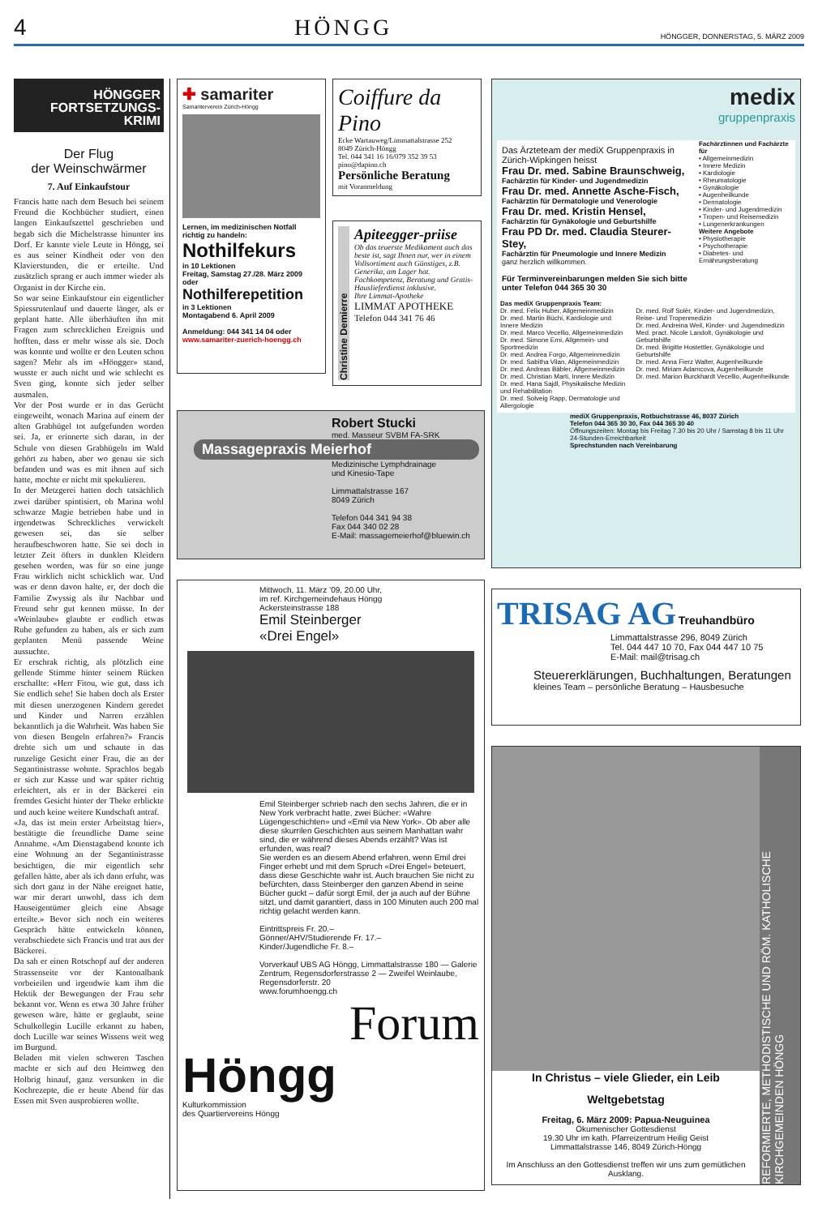4 HÖNGG HÖNGGER, DONNERSTAG, 5. MÄRZ 2009
HÖNGGER
FORTSETZUNGS-
KRIMI
Der Flug
der Weinschwärmer
7. Auf Einkaufstour
Francis hatte nach dem Besuch bei seinem Freund die Kochbücher studiert, einen langen Einkaufszettel geschrieben und begab sich die Michelstrasse hinunter ins Dorf. Er kannte viele Leute in Höngg, sei es aus seiner Kindheit oder von den Klavierstunden, die er erteilte. Und zusätzlich sprang er auch immer wieder als Organist in der Kirche ein.
So war seine Einkaufstour ein eigentlicher Spiessrutenlauf und dauerte länger, als er geplant hatte. Alle überhäuften ihn mit Fragen zum schrecklichen Ereignis und hofften, dass er mehr wisse als sie. Doch was konnte und wollte er den Leuten schon sagen? Mehr als im «Höngger» stand, wusste er auch nicht und wie schlecht es Sven ging, konnte sich jeder selber ausmalen.
Vor der Post wurde er in das Gerücht eingeweiht, wonach Marina auf einem der alten Grabhügel tot aufgefunden worden sei. Ja, er erinnerte sich daran, in der Schule von diesen Grabhügeln im Wald gehört zu haben, aber wo genau sie sich befanden und was es mit ihnen auf sich hatte, mochte er nicht mit spekulieren.
In der Metzgerei hatten doch tatsächlich zwei darüber spintisiert, ob Marina wohl schwarze Magie betrieben habe und in irgendetwas Schreckliches verwickelt gewesen sei, das sie selber heraufbeschworen hatte. Sie sei doch in letzter Zeit öfters in dunklen Kleidern gesehen worden, was für so eine junge Frau wirklich nicht schicklich war. Und was er denn davon halte, er, der doch die Familie Zwyssig als ihr Nachbar und Freund sehr gut kennen müsse. In der «Weinlaube» glaubte er endlich etwas Ruhe gefunden zu haben, als er sich zum geplanten Menü passende Weine aussuchte.
Er erschrak richtig, als plötzlich eine gellende Stimme hinter seinem Rücken erschallte: «Herr Fitou, wie gut, dass ich Sie endlich sehe! Sie haben doch als Erster mit diesen unerzogenen Kindern geredet und Kinder und Narren erzählen bekanntlich ja die Wahrheit. Was haben Sie von diesen Bengeln erfahren?» Francis drehte sich um und schaute in das runzelige Gesicht einer Frau, die an der Segantinistrasse wohnte. Sprachlos begab er sich zur Kasse und war später richtig erleichtert, als er in der Bäckerei ein fremdes Gesicht hinter der Theke erblickte und auch keine weitere Kundschaft antraf.
«Ja, das ist mein erster Arbeitstag hier», bestätigte die freundliche Dame seine Annahme. «Am Dienstagabend konnte ich eine Wohnung an der Segantinistrasse besichtigen, die mir eigentlich sehr gefallen hätte, aber als ich dann erfuhr, was sich dort ganz in der Nähe ereignet hatte, war mir derart unwohl, dass ich dem Hauseigentümer gleich eine Absage erteilte.» Bevor sich noch ein weiteres Gespräch hätte entwickeln können, verabschiedete sich Francis und trat aus der Bäckerei.
Da sah er einen Rotschopf auf der anderen Strassenseite vor der Kantonalbank vorbeieilen und irgendwie kam ihm die Hektik der Bewegungen der Frau sehr bekannt vor. Wenn es etwa 30 Jahre früher gewesen wäre, hätte er geglaubt, seine Schulkollegin Lucille erkannt zu haben, doch Lucille war seines Wissens weit weg im Burgund.
Beladen mit vielen schweren Taschen machte er sich auf den Heimweg den Holbrig hinauf, ganz versunken in die Kochrezepte, die er heute Abend für das Essen mit Sven ausprobieren wollte.
✚ samariter
Samariterverein Zürich-Höngg
Lernen, im medizinischen Notfall richtig zu handeln:
Nothilfekurs
in 10 Lektionen
Freitag, Samstag 27./28. März 2009
oder
Nothilferepetition
in 3 Lektionen
Montagabend 6. April 2009
Anmeldung: 044 341 14 04 oder
www.samariter-zuerich-hoengg.ch
Coiffure da Pino
Ecke Wartauweg/Limmattalstrasse 252
8049 Zürich-Höngg
Tel. 044 341 16 16/079 352 39 53
pino@dapino.ch
Persönliche Beratung
mit Voranmeldung
Christine Demierre
Apiteegger-priise
Ob das teuerste Medikament auch das beste ist, sagt Ihnen nur, wer in einem Vollsortiment auch Günstiges, z.B. Generika, am Lager hat. Fachkompetenz, Beratung und Gratis-Hauslieferdienst inklusive.
Ihre Limmat-Apotheke
LIMMAT APOTHEKE
Telefon 044 341 76 46
Robert Stucki
med. Masseur SVBM FA-SRK
Massagepraxis Meierhof
Medizinische Lymphdrainage
und Kinesio-Tape
Limmattalstrasse 167
8049 Zürich
Telefon 044 341 94 38
Fax 044 340 02 28
E-Mail: massagemeierhof@bluewin.ch
Mittwoch, 11. März ’09, 20.00 Uhr,
im ref. Kirchgemeindehaus Höngg
Ackersteinstrasse 188
Emil Steinberger
«Drei Engel»
Emil Steinberger schrieb nach den sechs Jahren, die er in New York verbracht hatte, zwei Bücher: «Wahre Lügengeschichten» und «Emil via New York». Ob aber alle diese skurrilen Geschichten aus seinem Manhattan wahr sind, die er während dieses Abends erzählt? Was ist erfunden, was real?
Sie werden es an diesem Abend erfahren, wenn Emil drei Finger erhebt und mit dem Spruch «Drei Engel» beteuert, dass diese Geschichte wahr ist. Auch brauchen Sie nicht zu befürchten, dass Steinberger den ganzen Abend in seine Bücher guckt – dafür sorgt Emil, der ja auch auf der Bühne sitzt, und damit garantiert, dass in 100 Minuten auch 200 mal richtig gelacht werden kann.
Eintrittspreis Fr. 20.–
Gönner/AHV/Studierende Fr. 17.–
Kinder/Jugendliche Fr. 8.–
Vorverkauf UBS AG Höngg, Limmattalstrasse 180 — Galerie Zentrum, Regensdorferstrasse 2 — Zweifel Weinlaube, Regensdorferstr. 20
www.forumhoengg.ch
Forum
Höngg
Kulturkommission
des Quartiervereins Höngg
medix
gruppenpraxis
Das Ärzteteam der mediX Gruppenpraxis in Zürich-Wipkingen heisst
Frau Dr. med. Sabine Braunschweig,
Fachärztin für Kinder- und Jugendmedizin
Frau Dr. med. Annette Asche-Fisch,
Fachärztin für Dermatologie und Venerologie
Frau Dr. med. Kristin Hensel,
Fachärztin für Gynäkologie und Geburtshilfe
Frau PD Dr. med. Claudia Steurer-Stey,
Fachärztin für Pneumologie und Innere Medizin
ganz herzlich willkommen.
Für Terminvereinbarungen melden Sie sich bitte unter Telefon 044 365 30 30
Fachärztinnen und Fachärzte für
• Allgemeinmedizin
• Innere Medizin
• Kardiologie
• Rheumatologie
• Gynäkologie
• Augenheilkunde
• Dermatologie
• Kinder- und Jugendmedizin
• Tropen- und Reisemedizin
• Lungenerkrankungen
Weitere Angebote
• Physiotherapie
• Psychotherapie
• Diabetes- und Ernährungsberatung
Das mediX Gruppenpraxis Team:
Dr. med. Felix Huber, Allgemeinmedizin
Dr. med. Martin Büchi, Kardiologie und Innere Medizin
Dr. med. Marco Vecellio, Allgemeinmedizin
Dr. med. Simone Erni, Allgemein- und Sportmedizin
Dr. med. Andrea Forgo, Allgemeinmedizin
Dr. med. Sabitha Vilan, Allgemeinmedizin
Dr. med. Andreas Bäbler, Allgemeinmedizin
Dr. med. Christian Marti, Innere Medizin
Dr. med. Hana Sajdl, Physikalische Medizin und Rehabilitation
Dr. med. Solveig Rapp, Dermatologie und Allergologie
Dr. med. Rolf Solèr, Kinder- und Jugendmedizin, Reise- und Tropenmedizin
Dr. med. Andreina Weil, Kinder- und Jugendmedizin
Med. pract. Nicole Landolt, Gynäkologie und Geburtshilfe
Dr. med. Brigitte Hostettler, Gynäkologie und Geburtshilfe
Dr. med. Anna Fierz Walter, Augenheilkunde
Dr. med. Miriam Adamcova, Augenheilkunde
Dr. med. Marion Burckhardt Vecellio, Augenheilkunde
mediX Gruppenpraxis, Rotbuchstrasse 46, 8037 Zürich
Telefon 044 365 30 30, Fax 044 365 30 40
Öffnungszeiten: Montag bis Freitag 7.30 bis 20 Uhr / Samstag 8 bis 11 Uhr
24-Stunden-Erreichbarkeit
Sprechstunden nach Vereinbarung
TRISAG AG Treuhandbüro
Limmattalstrasse 296, 8049 Zürich
Tel. 044 447 10 70, Fax 044 447 10 75
E-Mail: mail@trisag.ch
Steuererklärungen, Buchhaltungen, Beratungen
kleines Team – persönliche Beratung – Hausbesuche
In Christus – viele Glieder, ein Leib
Weltgebetstag
Freitag, 6. März 2009: Papua-Neuguinea
Ökumenischer Gottesdienst
19.30 Uhr im kath. Pfarreizentrum Heilig Geist
Limmattalstrasse 146, 8049 Zürich-Höngg
Im Anschluss an den Gottesdienst treffen wir uns zum gemütlichen Ausklang.
REFORMIERTE, METHODISTISCHE UND RÖM. KATHOLISCHE KIRCHGEMEINDEN HÖNGG